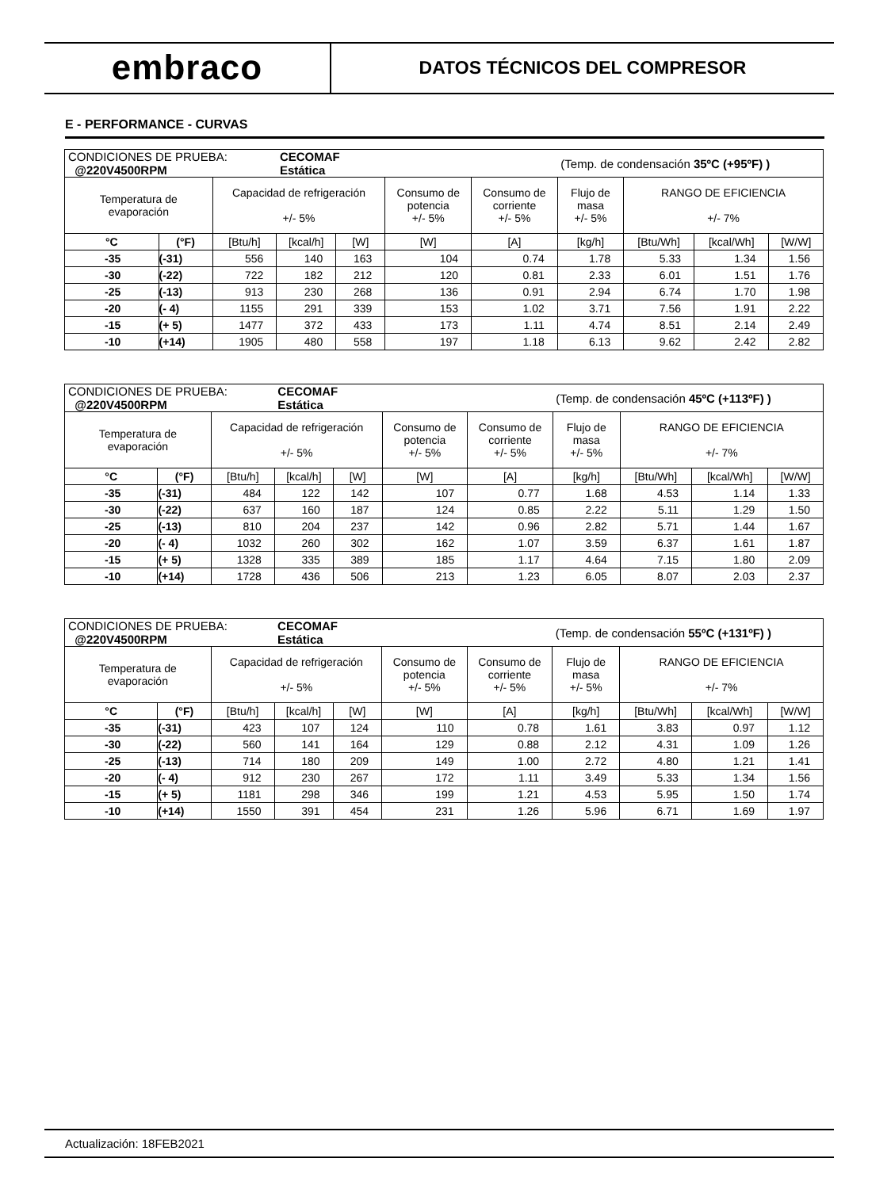embraco
DATOS TÉCNICOS DEL COMPRESOR
E - PERFORMANCE - CURVAS
| CONDICIONES DE PRUEBA: @220V4500RPM | | | CECOMAF Estática | | | | (Temp. de condensación 35ºC (+95ºF) ) | | | |
| Temperatura de evaporación | | Capacidad de refrigeración +/- 5% | | | Consumo de potencia +/- 5% | Consumo de corriente +/- 5% | Flujo de masa +/- 5% | RANGO DE EFICIENCIA +/- 7% | | |
| °C | (°F) | [Btu/h] | [kcal/h] | [W] | [W] | [A] | [kg/h] | [Btu/Wh] | [kcal/Wh] | [W/W] |
| -35 | (-31) | 556 | 140 | 163 | 104 | 0.74 | 1.78 | 5.33 | 1.34 | 1.56 |
| -30 | (-22) | 722 | 182 | 212 | 120 | 0.81 | 2.33 | 6.01 | 1.51 | 1.76 |
| -25 | (-13) | 913 | 230 | 268 | 136 | 0.91 | 2.94 | 6.74 | 1.70 | 1.98 |
| -20 | (- 4) | 1155 | 291 | 339 | 153 | 1.02 | 3.71 | 7.56 | 1.91 | 2.22 |
| -15 | (+ 5) | 1477 | 372 | 433 | 173 | 1.11 | 4.74 | 8.51 | 2.14 | 2.49 |
| -10 | (+14) | 1905 | 480 | 558 | 197 | 1.18 | 6.13 | 9.62 | 2.42 | 2.82 |
| CONDICIONES DE PRUEBA: @220V4500RPM | | | CECOMAF Estática | | | | (Temp. de condensación 45ºC (+113ºF) ) | | | |
| Temperatura de evaporación | | Capacidad de refrigeración +/- 5% | | | Consumo de potencia +/- 5% | Consumo de corriente +/- 5% | Flujo de masa +/- 5% | RANGO DE EFICIENCIA +/- 7% | | |
| °C | (°F) | [Btu/h] | [kcal/h] | [W] | [W] | [A] | [kg/h] | [Btu/Wh] | [kcal/Wh] | [W/W] |
| -35 | (-31) | 484 | 122 | 142 | 107 | 0.77 | 1.68 | 4.53 | 1.14 | 1.33 |
| -30 | (-22) | 637 | 160 | 187 | 124 | 0.85 | 2.22 | 5.11 | 1.29 | 1.50 |
| -25 | (-13) | 810 | 204 | 237 | 142 | 0.96 | 2.82 | 5.71 | 1.44 | 1.67 |
| -20 | (- 4) | 1032 | 260 | 302 | 162 | 1.07 | 3.59 | 6.37 | 1.61 | 1.87 |
| -15 | (+ 5) | 1328 | 335 | 389 | 185 | 1.17 | 4.64 | 7.15 | 1.80 | 2.09 |
| -10 | (+14) | 1728 | 436 | 506 | 213 | 1.23 | 6.05 | 8.07 | 2.03 | 2.37 |
| CONDICIONES DE PRUEBA: @220V4500RPM | | | CECOMAF Estática | | | | (Temp. de condensación 55ºC (+131ºF) ) | | | |
| Temperatura de evaporación | | Capacidad de refrigeración +/- 5% | | | Consumo de potencia +/- 5% | Consumo de corriente +/- 5% | Flujo de masa +/- 5% | RANGO DE EFICIENCIA +/- 7% | | |
| °C | (°F) | [Btu/h] | [kcal/h] | [W] | [W] | [A] | [kg/h] | [Btu/Wh] | [kcal/Wh] | [W/W] |
| -35 | (-31) | 423 | 107 | 124 | 110 | 0.78 | 1.61 | 3.83 | 0.97 | 1.12 |
| -30 | (-22) | 560 | 141 | 164 | 129 | 0.88 | 2.12 | 4.31 | 1.09 | 1.26 |
| -25 | (-13) | 714 | 180 | 209 | 149 | 1.00 | 2.72 | 4.80 | 1.21 | 1.41 |
| -20 | (- 4) | 912 | 230 | 267 | 172 | 1.11 | 3.49 | 5.33 | 1.34 | 1.56 |
| -15 | (+ 5) | 1181 | 298 | 346 | 199 | 1.21 | 4.53 | 5.95 | 1.50 | 1.74 |
| -10 | (+14) | 1550 | 391 | 454 | 231 | 1.26 | 5.96 | 6.71 | 1.69 | 1.97 |
Actualización: 18FEB2021